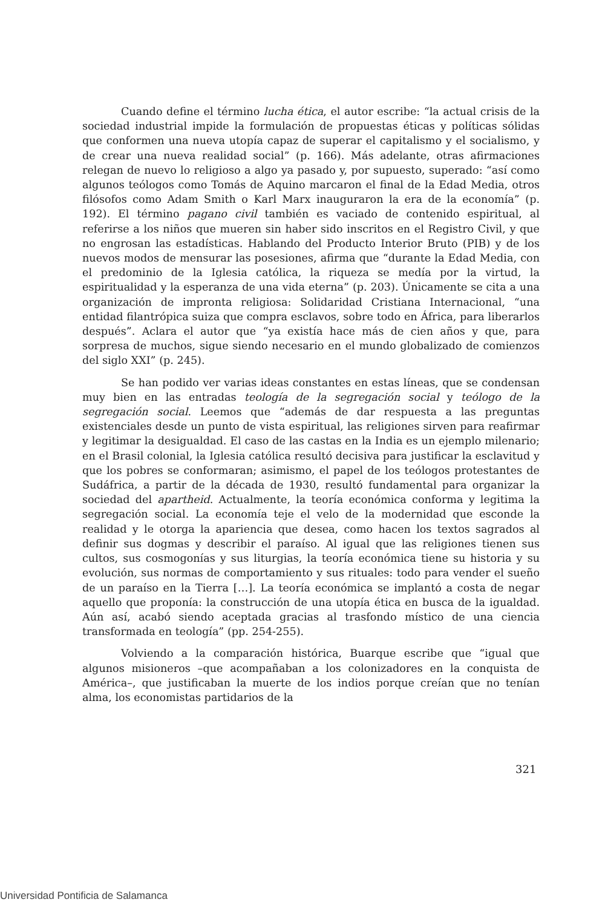Cuando define el término lucha ética, el autor escribe: “la actual crisis de la sociedad industrial impide la formulación de propuestas éticas y políticas sólidas que conformen una nueva utopía capaz de superar el capitalismo y el socialismo, y de crear una nueva realidad social” (p. 166). Más adelante, otras afirmaciones relegan de nuevo lo religioso a algo ya pasado y, por supuesto, superado: “así como algunos teólogos como Tomás de Aquino marcaron el final de la Edad Media, otros filósofos como Adam Smith o Karl Marx inauguraron la era de la economía” (p. 192). El término pagano civil también es vaciado de contenido espiritual, al referirse a los niños que mueren sin haber sido inscritos en el Registro Civil, y que no engrosan las estadísticas. Hablando del Producto Interior Bruto (PIB) y de los nuevos modos de mensurar las posesiones, afirma que “durante la Edad Media, con el predominio de la Iglesia católica, la riqueza se medía por la virtud, la espiritualidad y la esperanza de una vida eterna” (p. 203). Únicamente se cita a una organización de impronta religiosa: Solidaridad Cristiana Internacional, “una entidad filantrópica suiza que compra esclavos, sobre todo en África, para liberarlos después”. Aclara el autor que “ya existía hace más de cien años y que, para sorpresa de muchos, sigue siendo necesario en el mundo globalizado de comienzos del siglo XXI” (p. 245).
Se han podido ver varias ideas constantes en estas líneas, que se condensan muy bien en las entradas teología de la segregación social y teólogo de la segregación social. Leemos que “además de dar respuesta a las preguntas existenciales desde un punto de vista espiritual, las religiones sirven para reafirmar y legitimar la desigualdad. El caso de las castas en la India es un ejemplo milenario; en el Brasil colonial, la Iglesia católica resultó decisiva para justificar la esclavitud y que los pobres se conformaran; asimismo, el papel de los teólogos protestantes de Sudáfrica, a partir de la década de 1930, resultó fundamental para organizar la sociedad del apartheid. Actualmente, la teoría económica conforma y legitima la segregación social. La economía teje el velo de la modernidad que esconde la realidad y le otorga la apariencia que desea, como hacen los textos sagrados al definir sus dogmas y describir el paraíso. Al igual que las religiones tienen sus cultos, sus cosmogonías y sus liturgias, la teoría económica tiene su historia y su evolución, sus normas de comportamiento y sus rituales: todo para vender el sueño de un paraíso en la Tierra […]. La teoría económica se implantó a costa de negar aquello que proponía: la construcción de una utopía ética en busca de la igualdad. Aún así, acabó siendo aceptada gracias al trasfondo místico de una ciencia transformada en teología” (pp. 254-255).
Volviendo a la comparación histórica, Buarque escribe que “igual que algunos misioneros –que acompañaban a los colonizadores en la conquista de América–, que justificaban la muerte de los indios porque creían que no tenían alma, los economistas partidarios de la
321
Universidad Pontificia de Salamanca